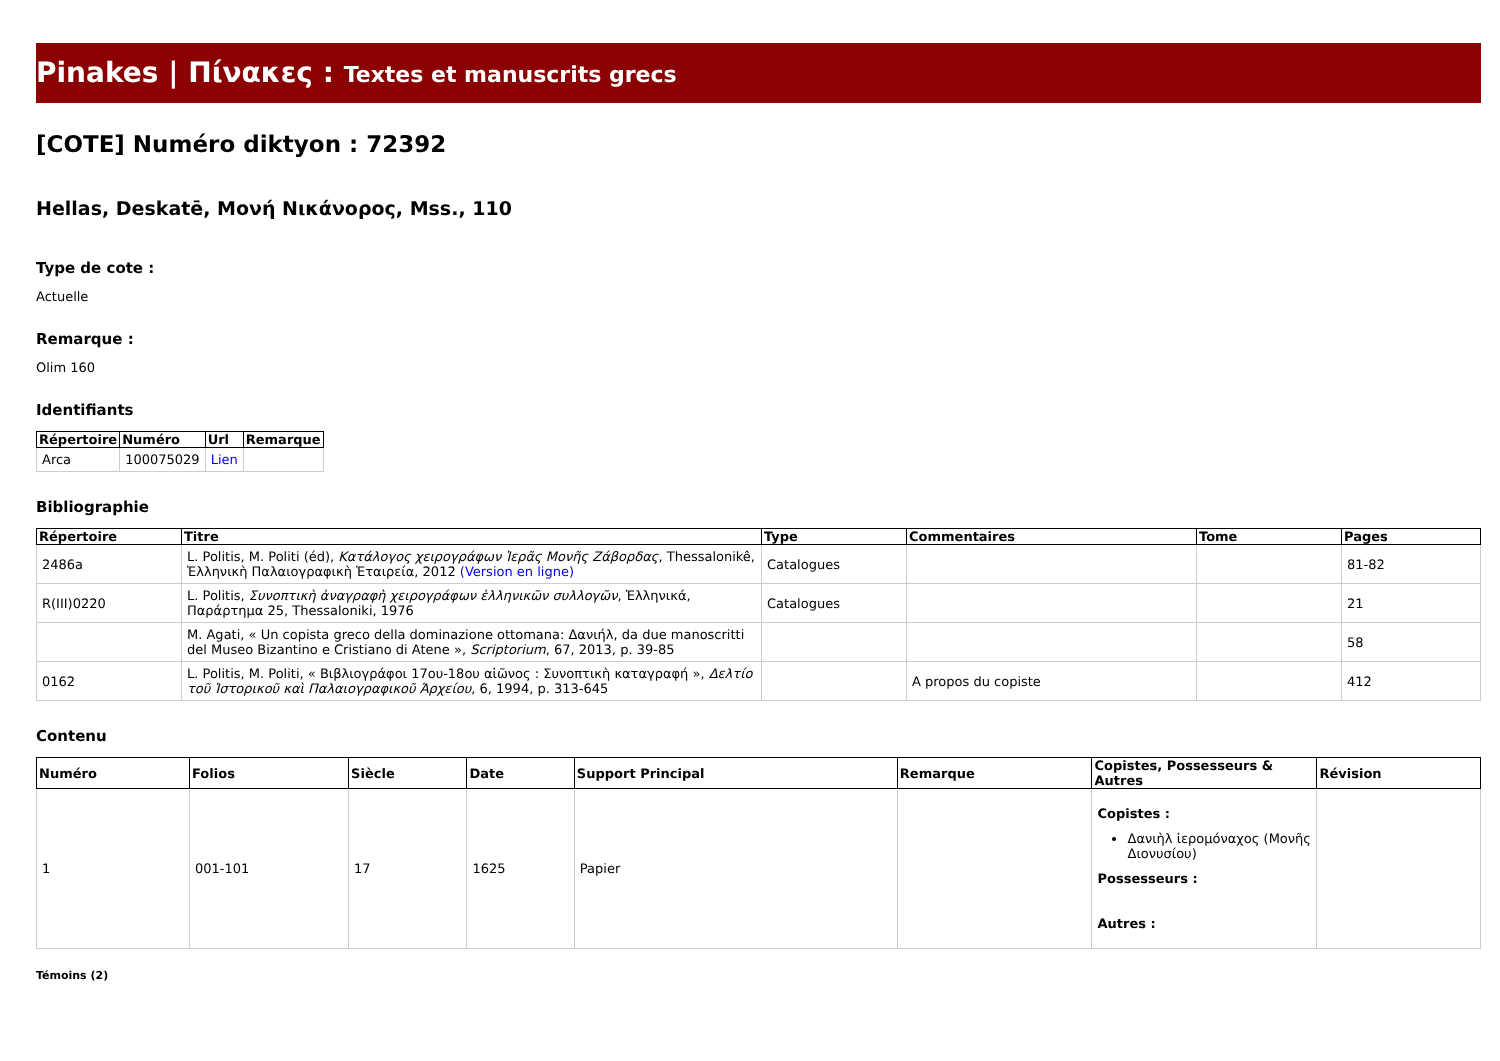Pinakes | Πίνακες : Textes et manuscrits grecs
[COTE] Numéro diktyon : 72392
Hellas, Deskatē, Μονή Νικάνορος, Mss., 110
Type de cote :
Actuelle
Remarque :
Olim 160
Identifiants
| Répertoire | Numéro | Url | Remarque |
| --- | --- | --- | --- |
| Arca | 100075029 | Lien | |
Bibliographie
| Répertoire | Titre | Type | Commentaires | Tome | Pages |
| --- | --- | --- | --- | --- | --- |
| 2486a | L. Politis, M. Politi (éd), Κατάλογος χειρογράφων Ἱερᾶς Μονῆς Ζάβορδας , Thessalonikê, Ἑλληνικὴ Παλαιογραφικὴ Ἑταιρεία, 2012 (Version en ligne) | Catalogues | | | 81-82 |
| R(III)0220 | L. Politis, Συνοπτικὴ ἀναγραφὴ χειρογράφων ἑλληνικῶν συλλογῶν , Ἑλληνικά, Παράρτημα 25, Thessaloniki, 1976 | Catalogues | | | 21 |
| | M. Agati, « Un copista greco della dominazione ottomana: Δανιήλ, da due manoscritti del Museo Bizantino e Cristiano di Atene », Scriptorium , 67, 2013, p. 39-85 | | | | 58 |
| 0162 | L. Politis, M. Politi, « Βιβλιογράφοι 17ου-18ου αἰῶνος : Συνοπτικὴ καταγραφή », Δελτίο τοῦ Ἱστορικοῦ καὶ Παλαιογραφικοῦ Ἀρχείου , 6, 1994, p. 313-645 | | A propos du copiste | | 412 |
Contenu
| Numéro | Folios | Siècle | Date | Support Principal | Remarque | Copistes, Possesseurs & Autres | Révision |
| --- | --- | --- | --- | --- | --- | --- | --- |
| 1 | 001-101 | 17 | 1625 | Papier | | Copistes : Δανιὴλ ἱερομόναχος (Μονῆς Διονυσίου) Possesseurs : Autres : | |
Témoins (2)